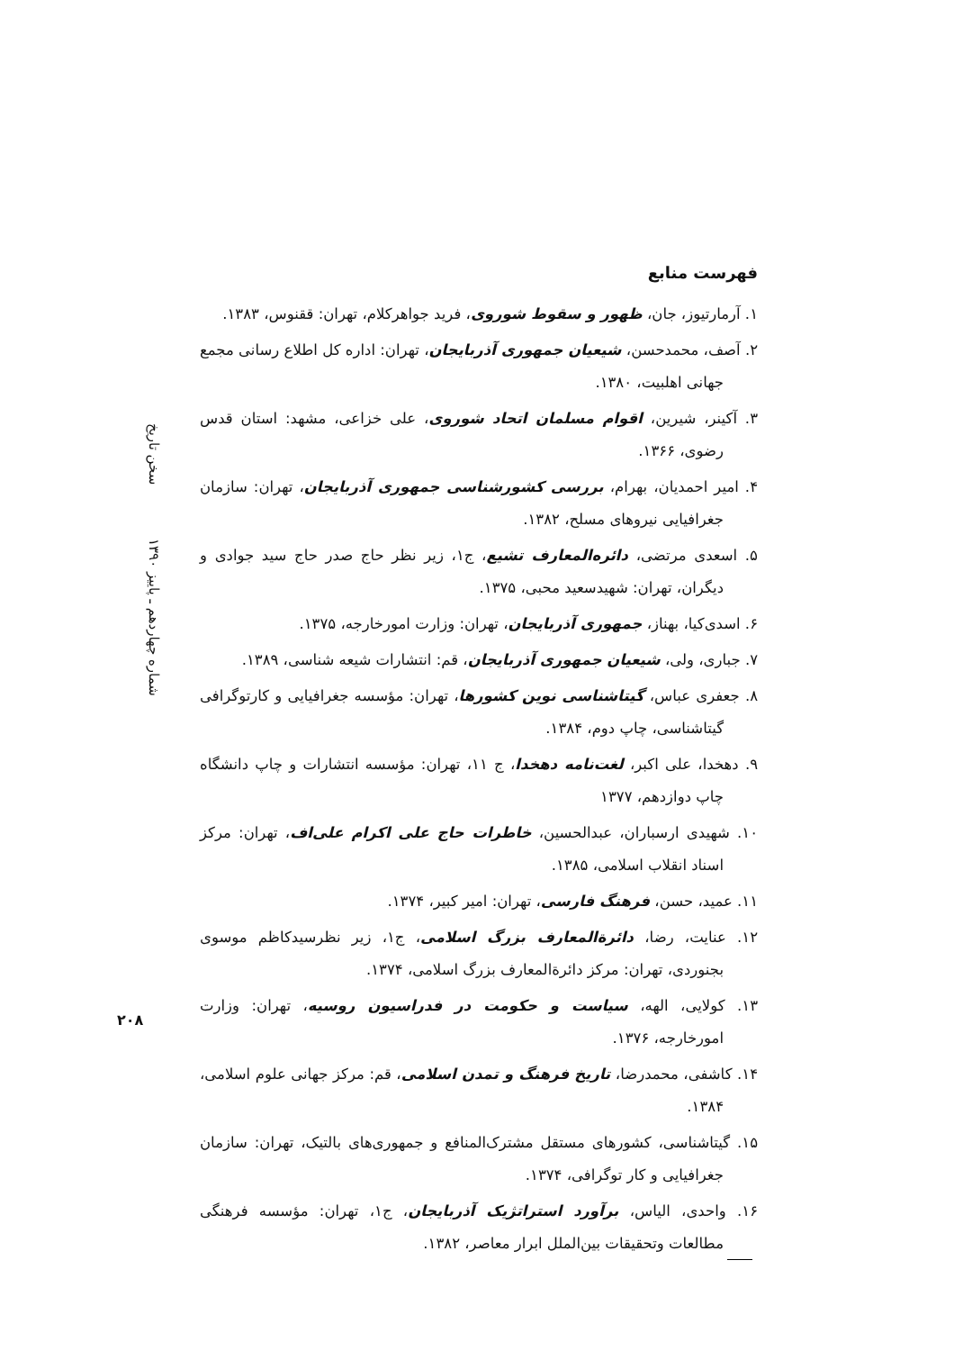سخن تاریخ
شماره چهاردهم ـ پاییز ۱۳۹۰
۲۰۸
فهرست منابع
۱. آرمارتیوز، جان، ظهور و سقوط شوروی، فرید جواهرکلام، تهران: ققنوس، ۱۳۸۳.
۲. آصف، محمدحسن، شیعیان جمهوری آذربایجان، تهران: اداره کل اطلاع رسانی مجمع جهانی اهلبیت، ۱۳۸۰.
۳. آکینر، شیرین، اقوام مسلمان اتحاد شوروی، علی خزاعی، مشهد: استان قدس رضوی، ۱۳۶۶.
۴. امیر احمدیان، بهرام، بررسی کشورشناسی جمهوری آذربایجان، تهران: سازمان جغرافیایی نیروهای مسلح، ۱۳۸۲.
۵. اسعدی مرتضی، دائره‌المعارف تشیع، ج۱، زیر نظر حاج صدر حاج سید جوادی و دیگران، تهران: شهیدسعید محبی، ۱۳۷۵.
۶. اسدی‌کیا، بهناز، جمهوری آذربایجان، تهران: وزارت امورخارجه، ۱۳۷۵.
۷. جباری، ولی، شیعیان جمهوری آذربایجان، قم: انتشارات شیعه شناسی، ۱۳۸۹.
۸. جعفری عباس، گیتاشناسی نوین کشورها، تهران: مؤسسه جغرافیایی و کارتوگرافی گیتاشناسی، چاپ دوم، ۱۳۸۴.
۹. دهخدا، علی اکبر، لغت‌نامه دهخدا، ج ۱۱، تهران: مؤسسه انتشارات و چاپ دانشگاه چاپ دوازدهم، ۱۳۷۷
۱۰. شهیدی ارسباران، عبدالحسین، خاطرات حاج علی اکرام علی‌اف، تهران: مرکز اسناد انقلاب اسلامی، ۱۳۸۵.
۱۱. عمید، حسن، فرهنگ فارسی، تهران: امیر کبیر، ۱۳۷۴.
۱۲. عنایت، رضا، دائرةالمعارف بزرگ اسلامی، ج۱، زیر نظرسیدکاظم موسوی بجنوردی، تهران: مرکز دائرةالمعارف بزرگ اسلامی، ۱۳۷۴.
۱۳. کولایی، الهه، سیاست و حکومت در فدراسیون روسیه، تهران: وزارت امورخارجه، ۱۳۷۶.
۱۴. کاشفی، محمدرضا، تاریخ فرهنگ و تمدن اسلامی، قم: مرکز جهانی علوم اسلامی، ۱۳۸۴.
۱۵. گیتاشناسی، کشورهای مستقل مشترک‌المنافع و جمهوری‌های بالتیک، تهران: سازمان جغرافیایی و کار توگرافی، ۱۳۷۴.
۱۶. واحدی، الیاس، برآورد استراتژیک آذربایجان، ج۱، تهران: مؤسسه فرهنگی مطالعات وتحقیقات بین‌الملل ابرار معاصر، ۱۳۸۲.